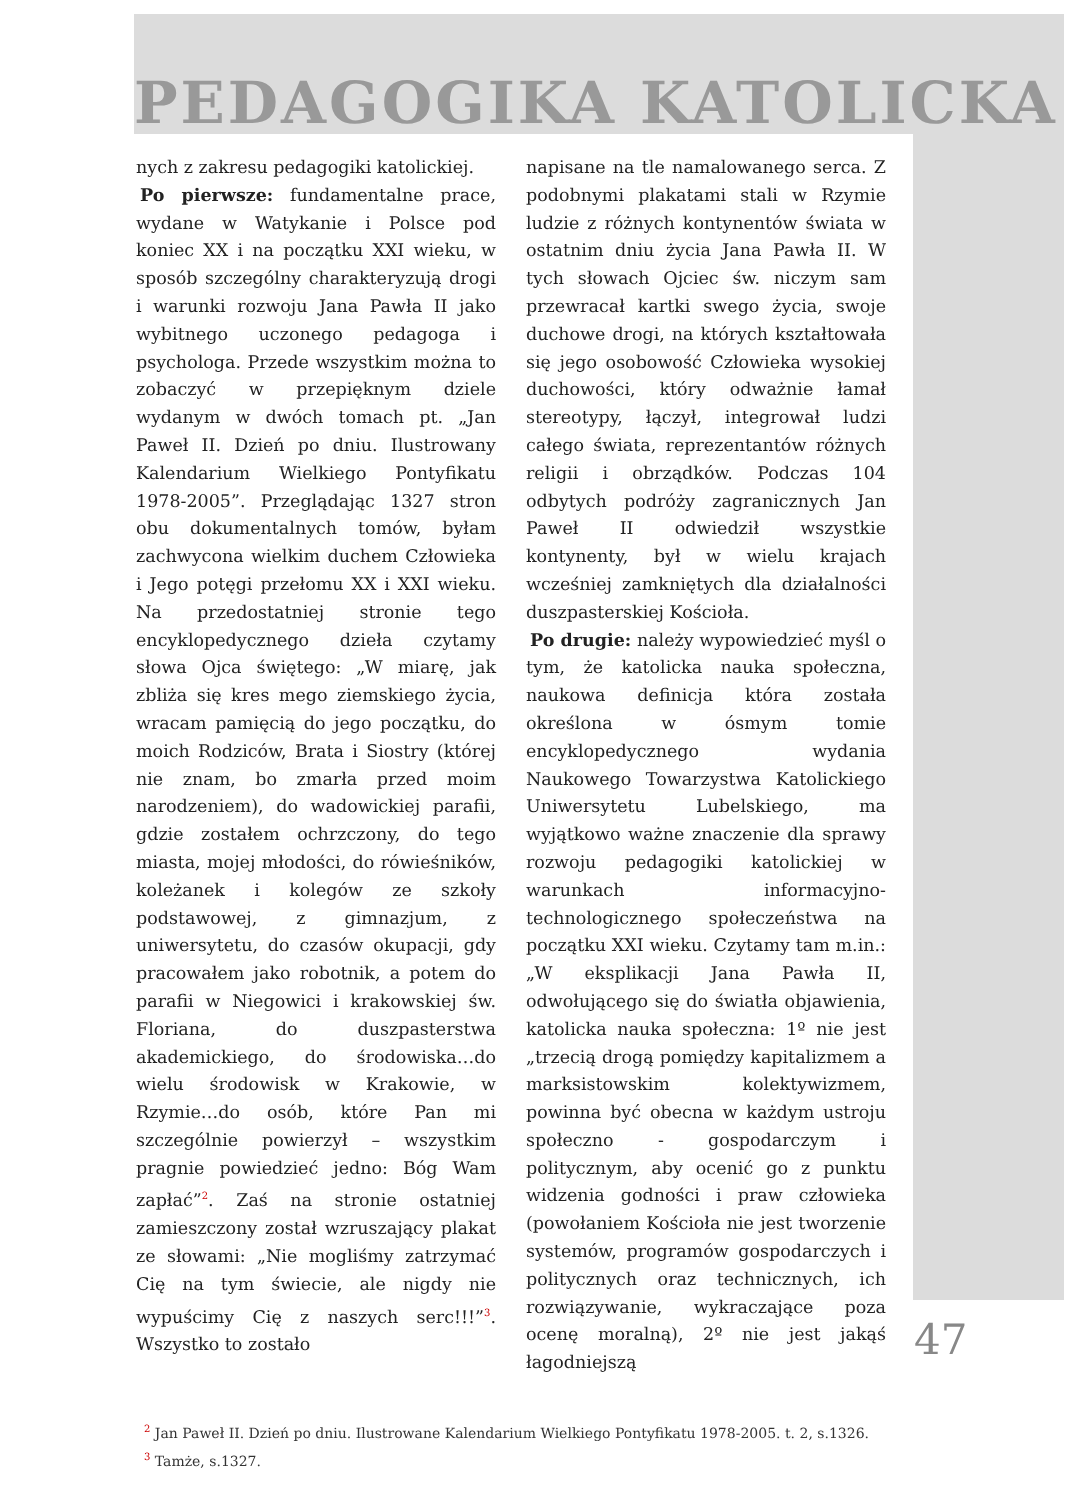PEDAGOGIKA KATOLICKA
nych z zakresu pedagogiki katolickiej.
Po pierwsze: fundamentalne prace, wydane w Watykanie i Polsce pod koniec XX i na początku XXI wieku, w sposób szczególny charakteryzują drogi i warunki rozwoju Jana Pawła II jako wybitnego uczonego pedagoga i psychologa. Przede wszystkim można to zobaczyć w przepięknym dziele wydanym w dwóch tomach pt. „Jan Paweł II. Dzień po dniu. Ilustrowany Kalendarium Wielkiego Pontyfikatu 1978-2005”. Przeglądając 1327 stron obu dokumentalnych tomów, byłam zachwycona wielkim duchem Człowieka i Jego potęgi przełomu XX i XXI wieku. Na przedostatniej stronie tego encyklopedycznego dzieła czytamy słowa Ojca świętego: „W miarę, jak zbliża się kres mego ziemskiego życia, wracam pamięcią do jego początku, do moich Rodziców, Brata i Siostry (której nie znam, bo zmarła przed moim narodzeniem), do wadowickiej parafii, gdzie zostałem ochrzczony, do tego miasta, mojej młodości, do rówieśników, koleżanek i kolegów ze szkoły podstawowej, z gimnazjum, z uniwersytetu, do czasów okupacji, gdy pracowałem jako robotnik, a potem do parafii w Niegowici i krakowskiej św. Floriana, do duszpasterstwa akademickiego, do środowiska…do wielu środowisk w Krakowie, w Rzymie…do osób, które Pan mi szczególnie powierzył – wszystkim pragnie powiedzieć jedno: Bóg Wam zapłać”<sup>2</sup>. Zaś na stronie ostatniej zamieszczony został wzruszający plakat ze słowami: „Nie mogliśmy zatrzymać Cię na tym świecie, ale nigdy nie wypuścimy Cię z naszych serc!!!”<sup>3</sup>. Wszystko to zostało
napisane na tle namalowanego serca. Z podobnymi plakatami stali w Rzymie ludzie z różnych kontynentów świata w ostatnim dniu życia Jana Pawła II. W tych słowach Ojciec św. niczym sam przewracał kartki swego życia, swoje duchowe drogi, na których kształtowała się jego osobowość Człowieka wysokiej duchowości, który odważnie łamał stereotypy, łączył, integrował ludzi całego świata, reprezentantów różnych religii i obrządków. Podczas 104 odbytych podróży zagranicznych Jan Paweł II odwiedził wszystkie kontynenty, był w wielu krajach wcześniej zamkniętych dla działalności duszpasterskiej Kościoła.
Po drugie: należy wypowiedzieć myśl o tym, że katolicka nauka społeczna, naukowa definicja która została określona w ósmym tomie encyklopedycznego wydania Naukowego Towarzystwa Katolickiego Uniwersytetu Lubelskiego, ma wyjątkowo ważne znaczenie dla sprawy rozwoju pedagogiki katolickiej w warunkach informacyjno-technologicznego społeczeństwa na początku XXI wieku. Czytamy tam m.in.: „W eksplikacji Jana Pawła II, odwołującego się do światła objawienia, katolicka nauka społeczna: 1º nie jest „trzecią drogą pomiędzy kapitalizmem a marksistowskim kolektywizmem, powinna być obecna w każdym ustroju społeczno - gospodarczym i politycznym, aby ocenić go z punktu widzenia godności i praw człowieka (powołaniem Kościoła nie jest tworzenie systemów, programów gospodarczych i politycznych oraz technicznych, ich rozwiązywanie, wykraczające poza ocenę moralną), 2º nie jest jakąś łagodniejszą
<sup>2</sup> Jan Paweł II. Dzień po dniu. Ilustrowane Kalendarium Wielkiego Pontyfikatu 1978-2005. t. 2, s.1326.
<sup>3</sup> Tamże, s.1327.
47